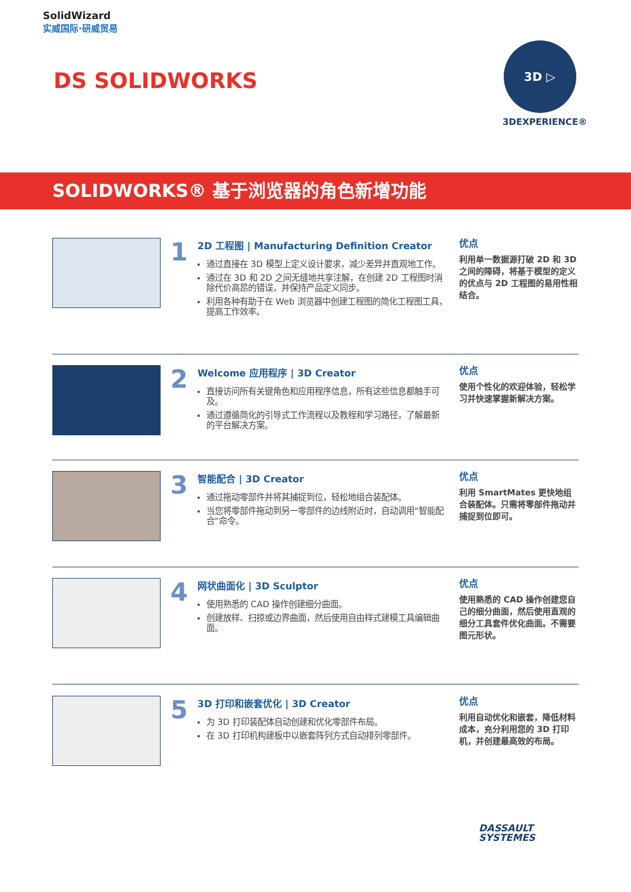SolidWizard
实威国际·研威贸易
DS SOLIDWORKS
3D ▷
3DEXPERIENCE®
SOLIDWORKS® 基于浏览器的角色新增功能
1
2D 工程图 | Manufacturing Definition Creator
通过直接在 3D 模型上定义设计要求，减少差异并直观地工作。
通过在 3D 和 2D 之间无缝地共享注解，在创建 2D 工程图时消除代价高昂的错误，并保持产品定义同步。
利用各种有助于在 Web 浏览器中创建工程图的简化工程图工具，提高工作效率。
优点
利用单一数据源打破 2D 和 3D 之间的障碍，将基于模型的定义的优点与 2D 工程图的易用性相结合。
2
Welcome 应用程序 | 3D Creator
直接访问所有关键角色和应用程序信息，所有这些信息都触手可及。
通过遵循简化的引导式工作流程以及教程和学习路径，了解最新的平台解决方案。
优点
使用个性化的欢迎体验，轻松学习并快速掌握新解决方案。
3
智能配合 | 3D Creator
通过拖动零部件并将其捕捉到位，轻松地组合装配体。
当您将零部件拖动到另一零部件的边线附近时，自动调用"智能配合"命令。
优点
利用 SmartMates 更快地组合装配体。只需将零部件拖动并捕捉到位即可。
4
网状曲面化 | 3D Sculptor
使用熟悉的 CAD 操作创建细分曲面。
创建放样、扫掠或边界曲面，然后使用自由样式建模工具编辑曲面。
优点
使用熟悉的 CAD 操作创建您自己的细分曲面，然后使用直观的细分工具套件优化曲面。不需要图元形状。
5
3D 打印和嵌套优化 | 3D Creator
为 3D 打印装配体自动创建和优化零部件布局。
在 3D 打印机构建板中以嵌套阵列方式自动排列零部件。
优点
利用自动优化和嵌套，降低材料成本，充分利用您的 3D 打印机，并创建最高效的布局。
DASSAULT
SYSTEMES